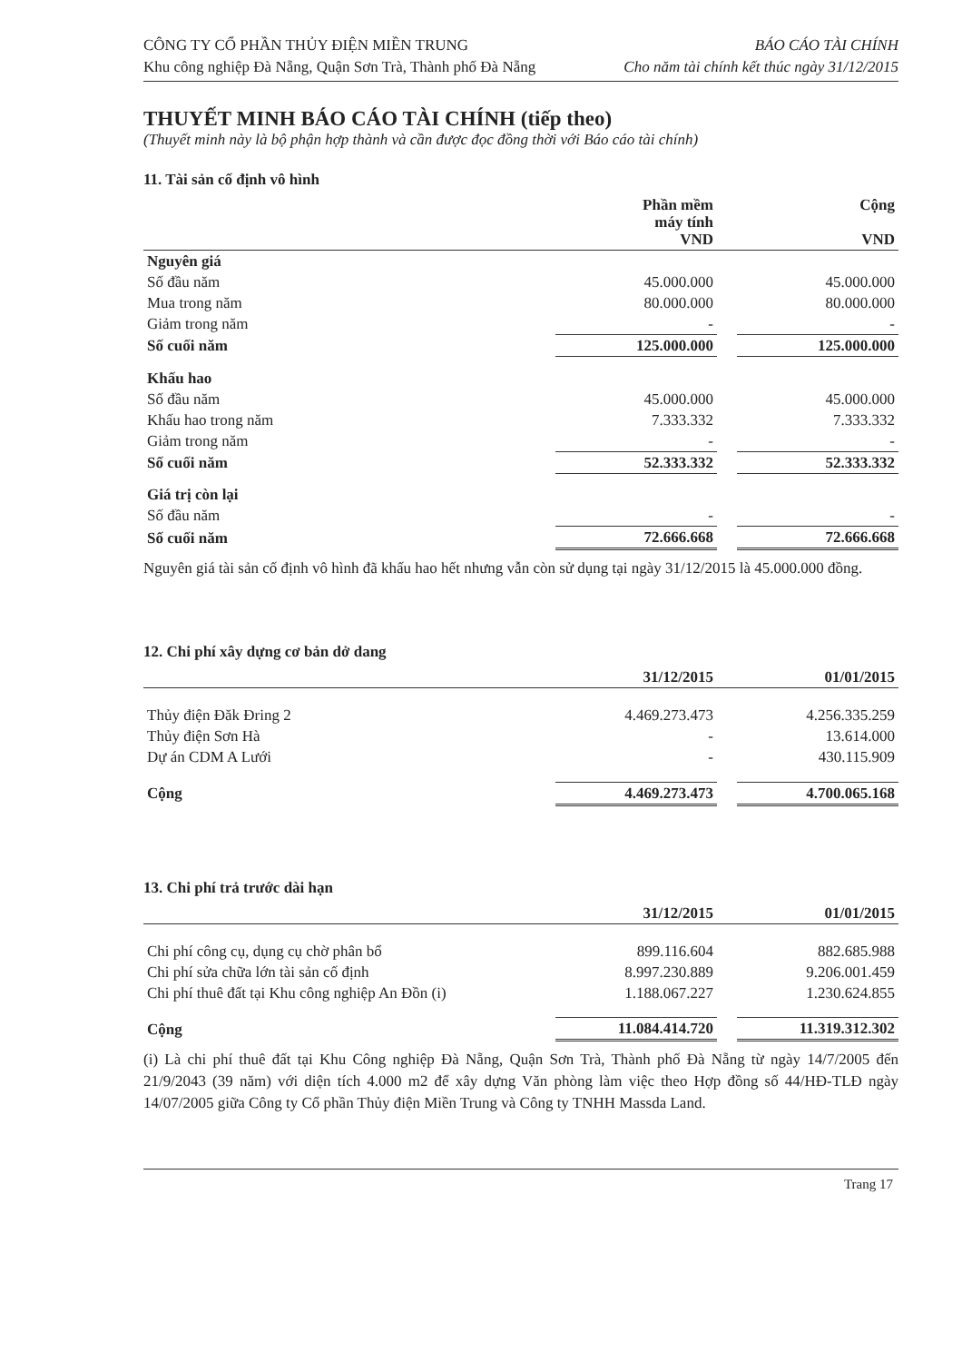CÔNG TY CỔ PHẦN THỦY ĐIỆN MIỀN TRUNG
Khu công nghiệp Đà Nẵng, Quận Sơn Trà, Thành phố Đà Nẵng
BÁO CÁO TÀI CHÍNH
Cho năm tài chính kết thúc ngày 31/12/2015
THUYẾT MINH BÁO CÁO TÀI CHÍNH (tiếp theo)
(Thuyết minh này là bộ phận hợp thành và cần được đọc đồng thời với Báo cáo tài chính)
11. Tài sản cố định vô hình
| | Phần mềm máy tính VND | | Cộng VND |
| --- | --- | --- | --- |
| Nguyên giá | | | |
| Số đầu năm | 45.000.000 | | 45.000.000 |
| Mua trong năm | 80.000.000 | | 80.000.000 |
| Giảm trong năm | - | | - |
| Số cuối năm | 125.000.000 | | 125.000.000 |
| Khấu hao | | | |
| Số đầu năm | 45.000.000 | | 45.000.000 |
| Khấu hao trong năm | 7.333.332 | | 7.333.332 |
| Giảm trong năm | - | | - |
| Số cuối năm | 52.333.332 | | 52.333.332 |
| Giá trị còn lại | | | |
| Số đầu năm | - | | - |
| Số cuối năm | 72.666.668 | | 72.666.668 |
Nguyên giá tài sản cố định vô hình đã khấu hao hết nhưng vẫn còn sử dụng tại ngày 31/12/2015 là 45.000.000 đồng.
12. Chi phí xây dựng cơ bản dở dang
| | 31/12/2015 | | 01/01/2015 |
| --- | --- | --- | --- |
| Thủy điện Đăk Đring 2 | 4.469.273.473 | | 4.256.335.259 |
| Thủy điện Sơn Hà | - | | 13.614.000 |
| Dự án CDM A Lưới | - | | 430.115.909 |
| Cộng | 4.469.273.473 | | 4.700.065.168 |
13. Chi phí trả trước dài hạn
| | 31/12/2015 | | 01/01/2015 |
| --- | --- | --- | --- |
| Chi phí công cụ, dụng cụ chờ phân bổ | 899.116.604 | | 882.685.988 |
| Chi phí sửa chữa lớn tài sản cố định | 8.997.230.889 | | 9.206.001.459 |
| Chi phí thuê đất tại Khu công nghiệp An Đồn (i) | 1.188.067.227 | | 1.230.624.855 |
| Cộng | 11.084.414.720 | | 11.319.312.302 |
(i) Là chi phí thuê đất tại Khu Công nghiệp Đà Nẵng, Quận Sơn Trà, Thành phố Đà Nẵng từ ngày 14/7/2005 đến 21/9/2043 (39 năm) với diện tích 4.000 m2 để xây dựng Văn phòng làm việc theo Hợp đồng số 44/HĐ-TLĐ ngày 14/07/2005 giữa Công ty Cổ phần Thủy điện Miền Trung và Công ty TNHH Massda Land.
Trang 17